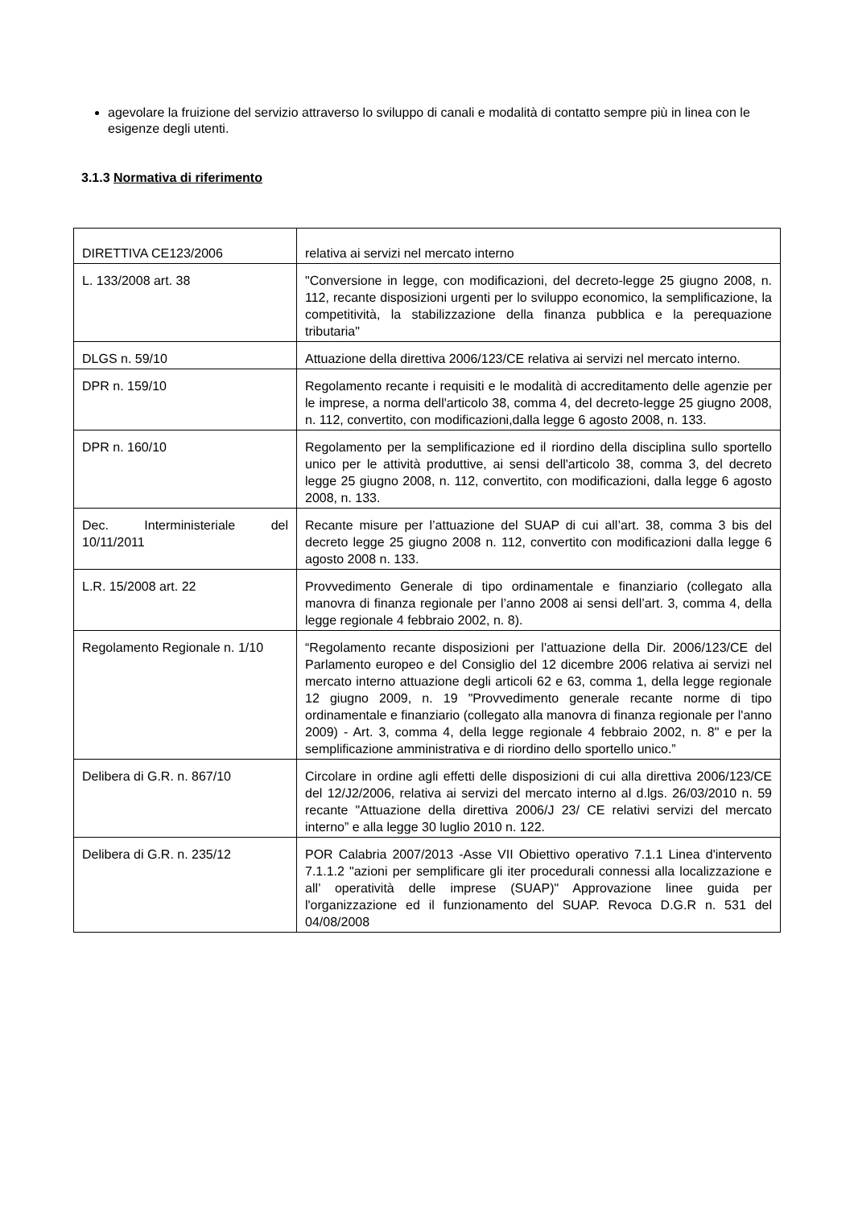agevolare la fruizione del servizio attraverso lo sviluppo di canali e modalità di contatto sempre più in linea con le esigenze degli utenti.
3.1.3 Normativa di riferimento
| DIRETTIVA CE123/2006 | relativa ai servizi nel mercato interno |
| L. 133/2008 art. 38 | "Conversione in legge, con modificazioni, del decreto-legge 25 giugno 2008, n. 112, recante disposizioni urgenti per lo sviluppo economico, la semplificazione, la competitività, la stabilizzazione della finanza pubblica e la perequazione tributaria" |
| DLGS n. 59/10 | Attuazione della direttiva 2006/123/CE relativa ai servizi nel mercato interno. |
| DPR n. 159/10 | Regolamento recante i requisiti e le modalità di accreditamento delle agenzie per le imprese, a norma dell'articolo 38, comma 4, del decreto-legge 25 giugno 2008, n. 112, convertito, con modificazioni,dalla legge 6 agosto 2008, n. 133. |
| DPR n. 160/10 | Regolamento per la semplificazione ed il riordino della disciplina sullo sportello unico per le attività produttive, ai sensi dell'articolo 38, comma 3, del decreto legge 25 giugno 2008, n. 112, convertito, con modificazioni, dalla legge 6 agosto 2008, n. 133. |
| Dec. Interministeriale del 10/11/2011 | Recante misure per l’attuazione del SUAP di cui all’art. 38, comma 3 bis del decreto legge 25 giugno 2008 n. 112, convertito con modificazioni dalla legge 6 agosto 2008 n. 133. |
| L.R. 15/2008 art. 22 | Provvedimento Generale di tipo ordinamentale e finanziario (collegato alla manovra di finanza regionale per l’anno 2008 ai sensi dell’art. 3, comma 4, della legge regionale 4 febbraio 2002, n. 8). |
| Regolamento Regionale n. 1/10 | “Regolamento recante disposizioni per l'attuazione della Dir. 2006/123/CE del Parlamento europeo e del Consiglio del 12 dicembre 2006 relativa ai servizi nel mercato interno attuazione degli articoli 62 e 63, comma 1, della legge regionale 12 giugno 2009, n. 19 "Provvedimento generale recante norme di tipo ordinamentale e finanziario (collegato alla manovra di finanza regionale per l'anno 2009) - Art. 3, comma 4, della legge regionale 4 febbraio 2002, n. 8" e per la semplificazione amministrativa e di riordino dello sportello unico.” |
| Delibera di G.R. n. 867/10 | Circolare in ordine agli effetti delle disposizioni di cui alla direttiva 2006/123/CE del 12/J2/2006, relativa ai servizi del mercato interno al d.lgs. 26/03/2010 n. 59 recante "Attuazione della direttiva 2006/J 23/ CE relativi servizi del mercato interno” e alla legge 30 luglio 2010 n. 122. |
| Delibera di G.R. n. 235/12 | POR Calabria 2007/2013 -Asse VII Obiettivo operativo 7.1.1 Linea d'intervento 7.1.1.2 "azioni per semplificare gli iter procedurali connessi alla localizzazione e all’ operatività delle imprese (SUAP)" Approvazione linee guida per l'organizzazione ed il funzionamento del SUAP. Revoca D.G.R n. 531 del 04/08/2008 |